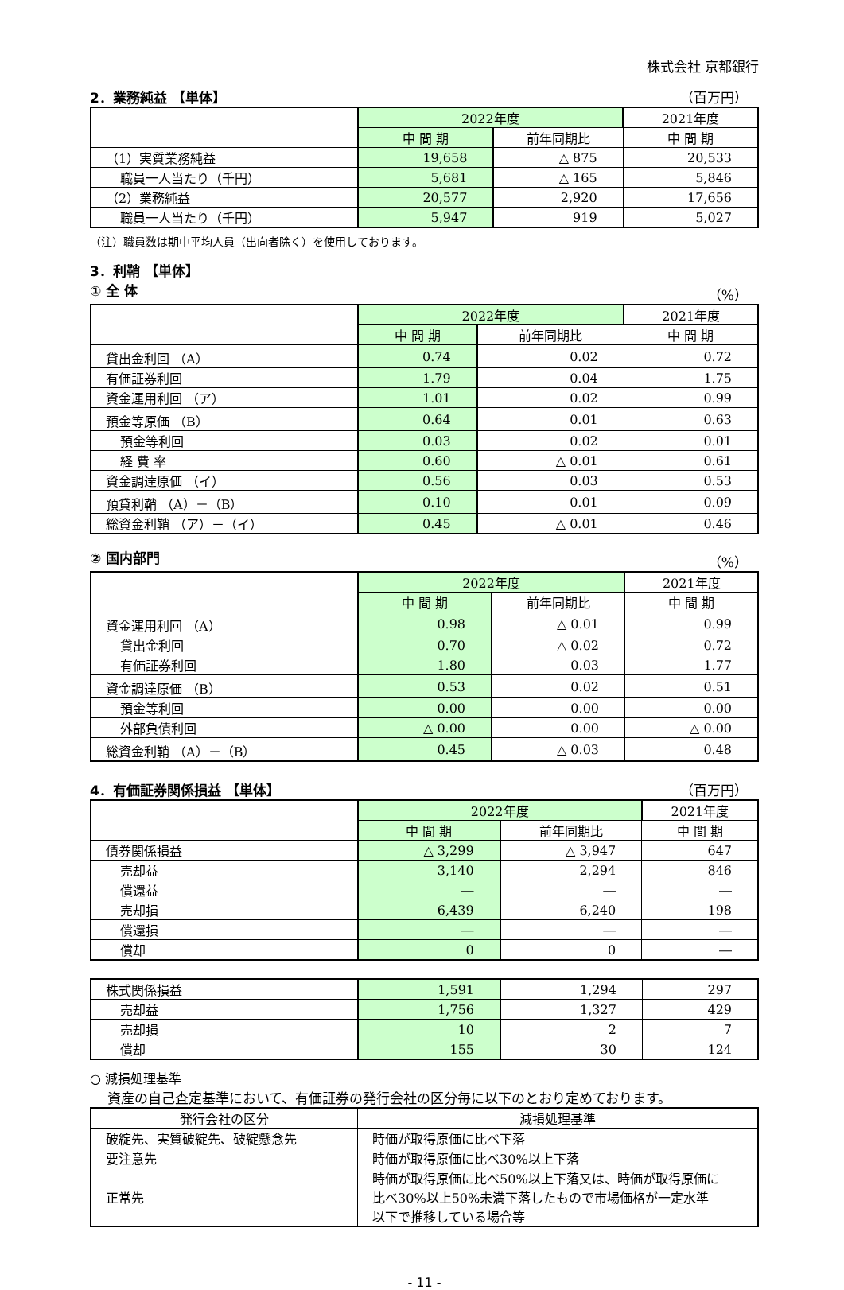株式会社 京都銀行
2．業務純益 【単体】 （百万円）
| | 2022年度 | | 2021年度 |
| --- | --- | --- | --- |
| | 中 間 期 | 前年同期比 | 中 間 期 |
| （1）実質業務純益 | 19,658 | △ 875 | 20,533 |
| 職員一人当たり（千円） | 5,681 | △ 165 | 5,846 |
| （2）業務純益 | 20,577 | 2,920 | 17,656 |
| 職員一人当たり（千円） | 5,947 | 919 | 5,027 |
（注）職員数は期中平均人員（出向者除く）を使用しております。
3．利鞘 【単体】
① 全 体 （%）
| | 2022年度 | | 2021年度 |
| --- | --- | --- | --- |
| | 中 間 期 | 前年同期比 | 中 間 期 |
| 貸出金利回 （A） | 0.74 | 0.02 | 0.72 |
| 有価証券利回 | 1.79 | 0.04 | 1.75 |
| 資金運用利回 （ア） | 1.01 | 0.02 | 0.99 |
| 預金等原価 （B） | 0.64 | 0.01 | 0.63 |
| 預金等利回 | 0.03 | 0.02 | 0.01 |
| 経 費 率 | 0.60 | △ 0.01 | 0.61 |
| 資金調達原価 （イ） | 0.56 | 0.03 | 0.53 |
| 預貸利鞘 （A）－（B） | 0.10 | 0.01 | 0.09 |
| 総資金利鞘 （ア）－（イ） | 0.45 | △ 0.01 | 0.46 |
② 国内部門 （%）
| | 2022年度 | | 2021年度 |
| --- | --- | --- | --- |
| | 中 間 期 | 前年同期比 | 中 間 期 |
| 資金運用利回 （A） | 0.98 | △ 0.01 | 0.99 |
| 貸出金利回 | 0.70 | △ 0.02 | 0.72 |
| 有価証券利回 | 1.80 | 0.03 | 1.77 |
| 資金調達原価 （B） | 0.53 | 0.02 | 0.51 |
| 預金等利回 | 0.00 | 0.00 | 0.00 |
| 外部負債利回 | △ 0.00 | 0.00 | △ 0.00 |
| 総資金利鞘 （A）－（B） | 0.45 | △ 0.03 | 0.48 |
4．有価証券関係損益 【単体】 （百万円）
| | 2022年度 | | 2021年度 |
| --- | --- | --- | --- |
| | 中 間 期 | 前年同期比 | 中 間 期 |
| 債券関係損益 | △ 3,299 | △ 3,947 | 647 |
| 売却益 | 3,140 | 2,294 | 846 |
| 償還益 | ― | ― | ― |
| 売却損 | 6,439 | 6,240 | 198 |
| 償還損 | ― | ― | ― |
| 償却 | 0 | 0 | ― |
| 株式関係損益 | 1,591 | 1,294 | 297 |
| 売却益 | 1,756 | 1,327 | 429 |
| 売却損 | 10 | 2 | 7 |
| 償却 | 155 | 30 | 124 |
○ 減損処理基準
資産の自己査定基準において、有価証券の発行会社の区分毎に以下のとおり定めております。
| 発行会社の区分 | 減損処理基準 |
| --- | --- |
| 破綻先、実質破綻先、破綻懸念先 | 時価が取得原価に比べ下落 |
| 要注意先 | 時価が取得原価に比べ30%以上下落 |
| 正常先 | 時価が取得原価に比べ50%以上下落又は、時価が取得原価に 比べ30%以上50%未満下落したもので市場価格が一定水準 以下で推移している場合等 |
- 11 -